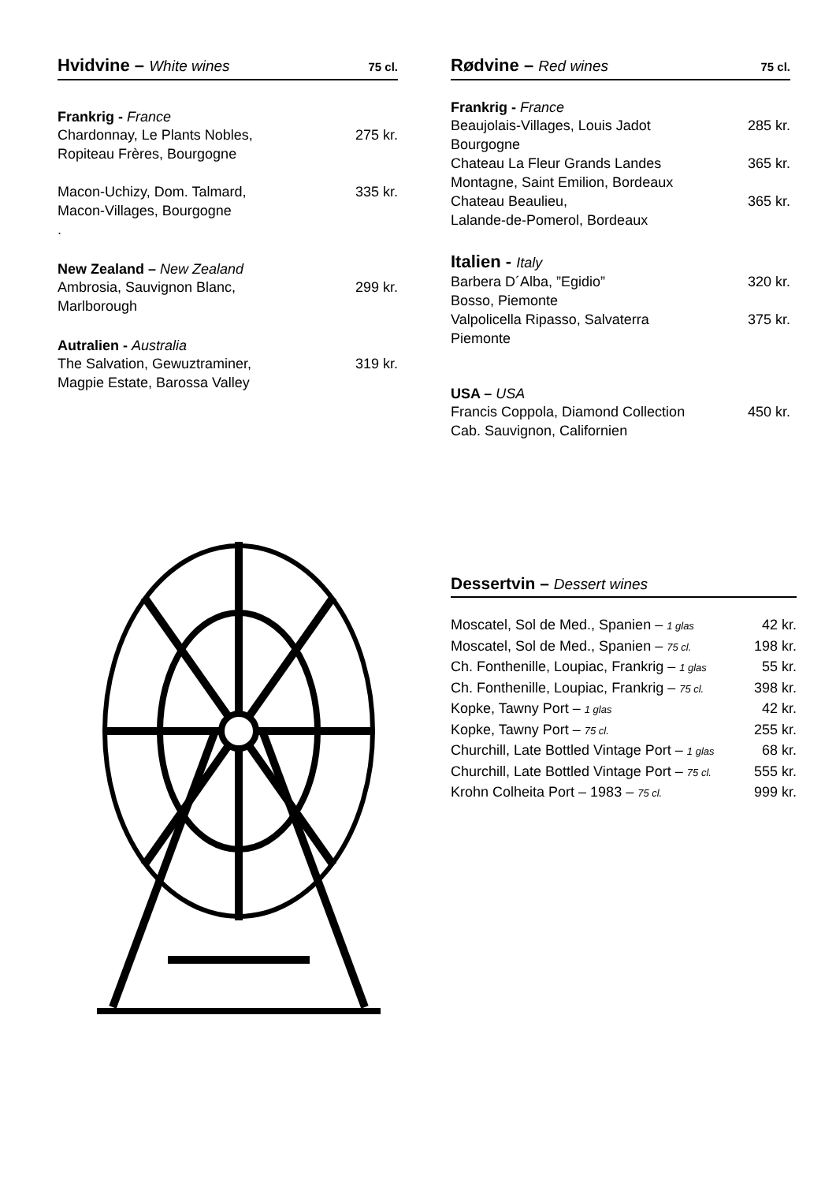Hvidvine – White wines 75 cl.
Frankrig - France
Chardonnay, Le Plants Nobles,
Ropiteau Frères, Bourgogne 275 kr.
Macon-Uchizy, Dom. Talmard,
Macon-Villages, Bourgogne
. 335 kr.
New Zealand – New Zealand
Ambrosia, Sauvignon Blanc,
Marlborough 299 kr.
Autralien - Australia
The Salvation, Gewuztraminer,
Magpie Estate, Barossa Valley 319 kr.
Rødvine – Red wines 75 cl.
Frankrig - France
Beaujolais-Villages, Louis Jadot
Bourgogne 285 kr.
Chateau La Fleur Grands Landes
Montagne, Saint Emilion, Bordeaux 365 kr.
Chateau Beaulieu,
Lalande-de-Pomerol, Bordeaux 365 kr.
Italien - Italy
Barbera D´Alba, ”Egidio”
Bosso, Piemonte 320 kr.
Valpolicella Ripasso, Salvaterra
Piemonte 375 kr.
USA – USA
Francis Coppola, Diamond Collection
Cab. Sauvignon, Californien 450 kr.
Dessertvin – Dessert wines
Moscatel, Sol de Med., Spanien – 1 glas 42 kr.
Moscatel, Sol de Med., Spanien – 75 cl. 198 kr.
Ch. Fonthenille, Loupiac, Frankrig – 1 glas 55 kr.
Ch. Fonthenille, Loupiac, Frankrig – 75 cl. 398 kr.
Kopke, Tawny Port – 1 glas 42 kr.
Kopke, Tawny Port – 75 cl. 255 kr.
Churchill, Late Bottled Vintage Port – 1 glas 68 kr.
Churchill, Late Bottled Vintage Port – 75 cl. 555 kr.
Krohn Colheita Port – 1983 – 75 cl. 999 kr.